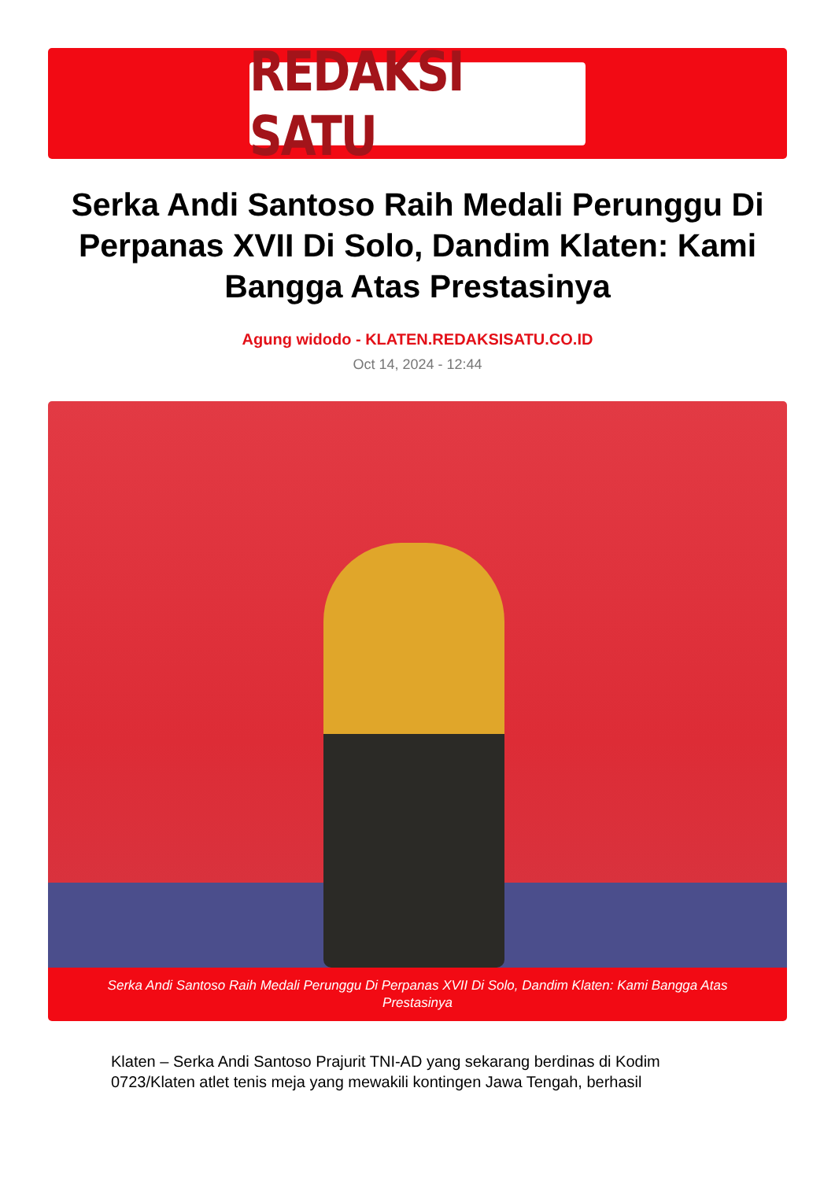REDAKSI SATU
Serka Andi Santoso Raih Medali Perunggu Di Perpanas XVII Di Solo, Dandim Klaten: Kami Bangga Atas Prestasinya
Agung widodo - KLATEN.REDAKSISATU.CO.ID
Oct 14, 2024 - 12:44
Serka Andi Santoso Raih Medali Perunggu Di Perpanas XVII Di Solo, Dandim Klaten: Kami Bangga Atas Prestasinya
Klaten – Serka Andi Santoso Prajurit TNI-AD yang sekarang berdinas di Kodim 0723/Klaten atlet tenis meja yang mewakili kontingen Jawa Tengah, berhasil